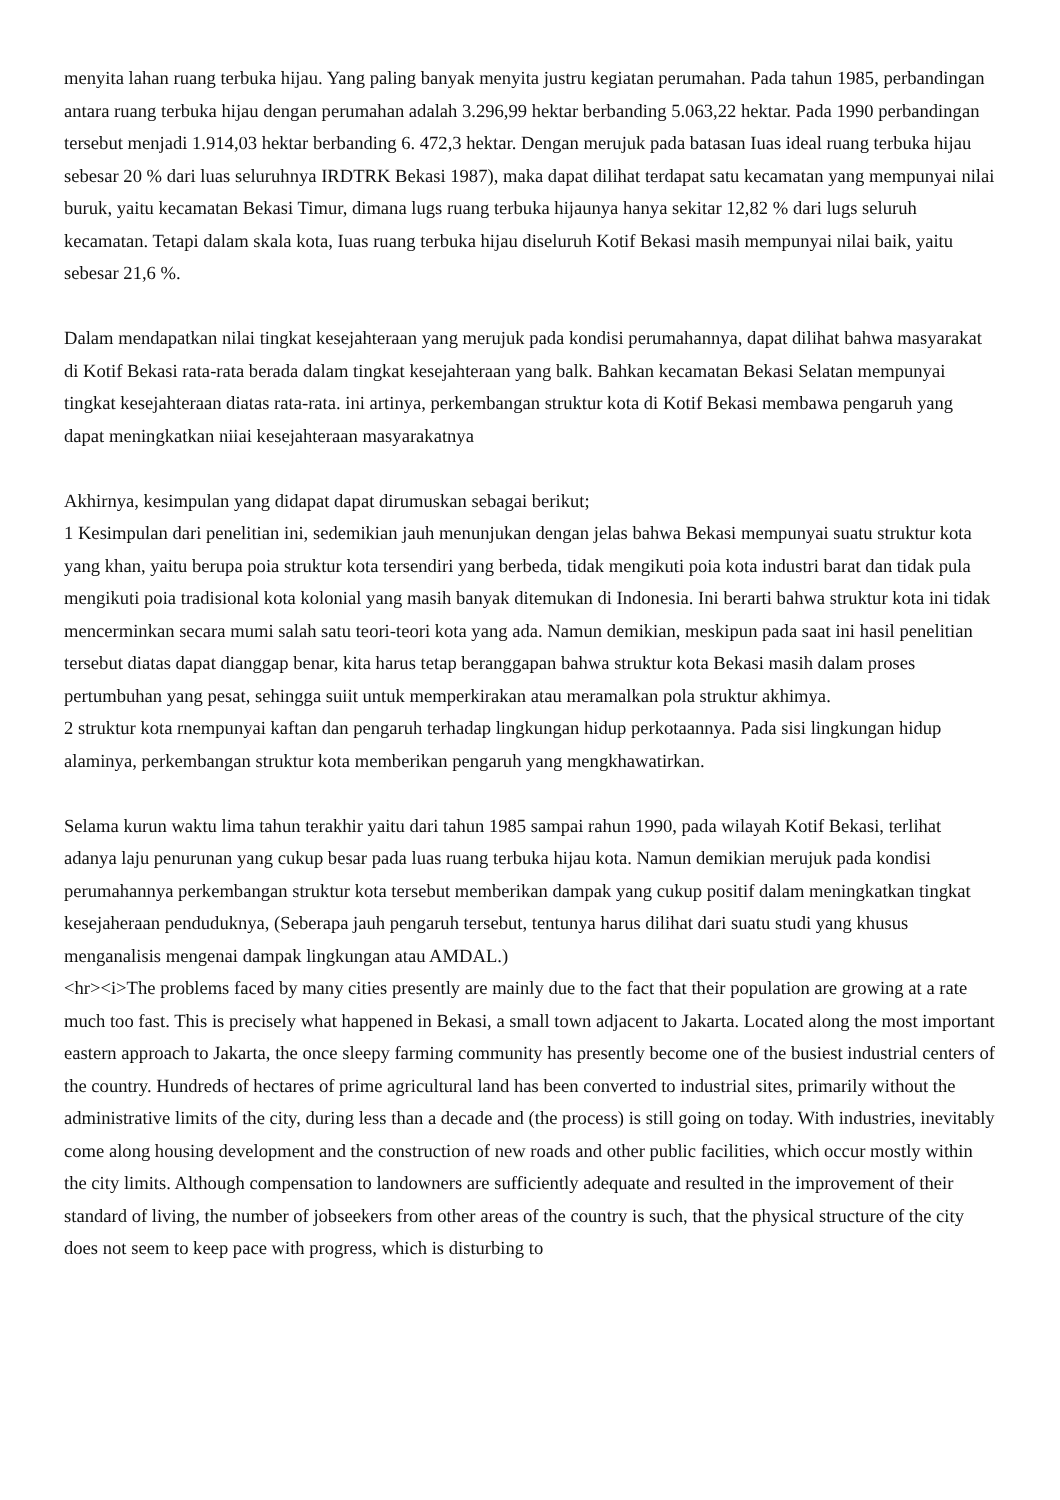menyita lahan ruang terbuka hijau. Yang paling banyak menyita justru kegiatan perumahan. Pada tahun 1985, perbandingan antara ruang terbuka hijau dengan perumahan adalah 3.296,99 hektar berbanding 5.063,22 hektar. Pada 1990 perbandingan tersebut menjadi 1.914,03 hektar berbanding 6. 472,3 hektar. Dengan merujuk pada batasan Iuas ideal ruang terbuka hijau sebesar 20 % dari luas seluruhnya IRDTRK Bekasi 1987), maka dapat dilihat terdapat satu kecamatan yang mempunyai nilai buruk, yaitu kecamatan Bekasi Timur, dimana lugs ruang terbuka hijaunya hanya sekitar 12,82 % dari lugs seluruh kecamatan. Tetapi dalam skala kota, Iuas ruang terbuka hijau diseluruh Kotif Bekasi masih mempunyai nilai baik, yaitu sebesar 21,6 %.
Dalam mendapatkan nilai tingkat kesejahteraan yang merujuk pada kondisi perumahannya, dapat dilihat bahwa masyarakat di Kotif Bekasi rata-rata berada dalam tingkat kesejahteraan yang balk. Bahkan kecamatan Bekasi Selatan mempunyai tingkat kesejahteraan diatas rata-rata. ini artinya, perkembangan struktur kota di Kotif Bekasi membawa pengaruh yang dapat meningkatkan niiai kesejahteraan masyarakatnya
Akhirnya, kesimpulan yang didapat dapat dirumuskan sebagai berikut;
1 Kesimpulan dari penelitian ini, sedemikian jauh menunjukan dengan jelas bahwa Bekasi mempunyai suatu struktur kota yang khan, yaitu berupa poia struktur kota tersendiri yang berbeda, tidak mengikuti poia kota industri barat dan tidak pula mengikuti poia tradisional kota kolonial yang masih banyak ditemukan di Indonesia. Ini berarti bahwa struktur kota ini tidak mencerminkan secara mumi salah satu teori-teori kota yang ada. Namun demikian, meskipun pada saat ini hasil penelitian tersebut diatas dapat dianggap benar, kita harus tetap beranggapan bahwa struktur kota Bekasi masih dalam proses pertumbuhan yang pesat, sehingga suiit untuk memperkirakan atau meramalkan pola struktur akhimya.
2 struktur kota rnempunyai kaftan dan pengaruh terhadap lingkungan hidup perkotaannya. Pada sisi lingkungan hidup alaminya, perkembangan struktur kota memberikan pengaruh yang mengkhawatirkan.
Selama kurun waktu lima tahun terakhir yaitu dari tahun 1985 sampai rahun 1990, pada wilayah Kotif Bekasi, terlihat adanya laju penurunan yang cukup besar pada luas ruang terbuka hijau kota. Namun demikian merujuk pada kondisi perumahannya perkembangan struktur kota tersebut memberikan dampak yang cukup positif dalam meningkatkan tingkat kesejaheraan penduduknya, (Seberapa jauh pengaruh tersebut, tentunya harus dilihat dari suatu studi yang khusus menganalisis mengenai dampak lingkungan atau AMDAL.)
<hr><i>The problems faced by many cities presently are mainly due to the fact that their population are growing at a rate much too fast. This is precisely what happened in Bekasi, a small town adjacent to Jakarta. Located along the most important eastern approach to Jakarta, the once sleepy farming community has presently become one of the busiest industrial centers of the country. Hundreds of hectares of prime agricultural land has been converted to industrial sites, primarily without the administrative limits of the city, during less than a decade and (the process) is still going on today. With industries, inevitably come along housing development and the construction of new roads and other public facilities, which occur mostly within the city limits. Although compensation to landowners are sufficiently adequate and resulted in the improvement of their standard of living, the number of jobseekers from other areas of the country is such, that the physical structure of the city does not seem to keep pace with progress, which is disturbing to